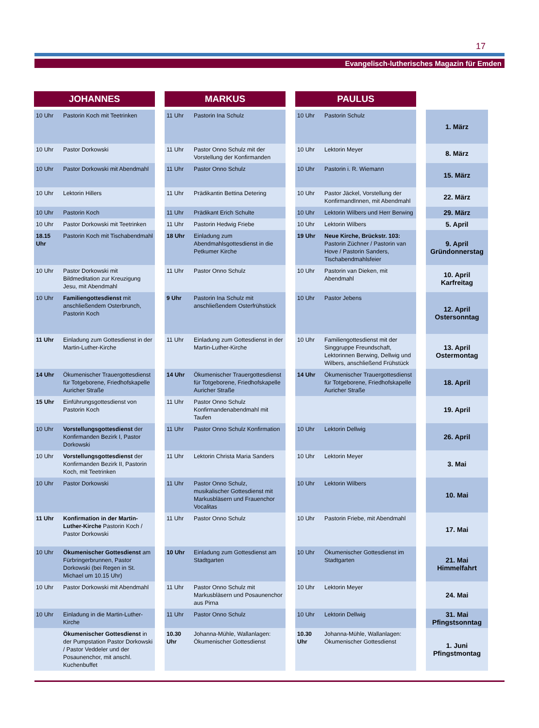17
Evangelisch-lutherisches Magazin für Emden
| JOHANNES | | | MARKUS | | | PAULUS | | | |
| 10 Uhr | Pastorin Koch mit Teetrinken | | 11 Uhr | Pastorin Ina Schulz | | 10 Uhr | Pastorin Schulz | | 1. März |
| 10 Uhr | Pastor Dorkowski | | 11 Uhr | Pastor Onno Schulz mit der Vorstellung der Konfirmanden | | 10 Uhr | Lektorin Meyer | | 8. März |
| 10 Uhr | Pastor Dorkowski mit Abendmahl | | 11 Uhr | Pastor Onno Schulz | | 10 Uhr | Pastorin i. R. Wiemann | | 15. März |
| 10 Uhr | Lektorin Hillers | | 11 Uhr | Prädikantin Bettina Detering | | 10 Uhr | Pastor Jäckel, Vorstellung der KonfirmandInnen, mit Abendmahl | | 22. März |
| 10 Uhr | Pastorin Koch | | 11 Uhr | Prädikant Erich Schulte | | 10 Uhr | Lektorin Wilbers und Herr Berwing | | 29. März |
| 10 Uhr | Pastor Dorkowski mit Teetrinken | | 11 Uhr | Pastorin Hedwig Friebe | | 10 Uhr | Lektorin Wilbers | | 5. April |
| 18.15 Uhr | Pastorin Koch mit Tischabendmahl | | 18 Uhr | Einladung zum Abendmahlsgottesdienst in die Petkumer Kirche | | 19 Uhr | Neue Kirche, Brückstr. 103: Pastorin Züchner / Pastorin van Hove / Pastorin Sanders, Tischabendmahlsfeier | | 9. April Gründonnerstag |
| 10 Uhr | Pastor Dorkowski mit Bildmeditation zur Kreuzigung Jesu, mit Abendmahl | | 11 Uhr | Pastor Onno Schulz | | 10 Uhr | Pastorin van Dieken, mit Abendmahl | | 10. April Karfreitag |
| 10 Uhr | Familiengottesdienst mit anschließendem Osterbrunch, Pastorin Koch | | 9 Uhr | Pastorin Ina Schulz mit anschließendem Osterfrühstück | | 10 Uhr | Pastor Jebens | | 12. April Ostersonntag |
| 11 Uhr | Einladung zum Gottesdienst in der Martin-Luther-Kirche | | 11 Uhr | Einladung zum Gottesdienst in der Martin-Luther-Kirche | | 10 Uhr | Familiengottesdienst mit der Singgruppe Freundschaft, Lektorinnen Berwing, Dellwig und Wilbers, anschließend Frühstück | | 13. April Ostermontag |
| 14 Uhr | Ökumenischer Trauergottesdienst für Totgeborene, Friedhofskapelle Auricher Straße | | 14 Uhr | Ökumenischer Trauergottesdienst für Totgeborene, Friedhofskapelle Auricher Straße | | 14 Uhr | Ökumenischer Trauergottesdienst für Totgeborene, Friedhofskapelle Auricher Straße | | 18. April |
| 15 Uhr | Einführungsgottesdienst von Pastorin Koch | | 11 Uhr | Pastor Onno Schulz Konfirmandenabendmahl mit Taufen | | | | | 19. April |
| 10 Uhr | Vorstellungsgottesdienst der Konfirmanden Bezirk I, Pastor Dorkowski | | 11 Uhr | Pastor Onno Schulz Konfirmation | | 10 Uhr | Lektorin Dellwig | | 26. April |
| 10 Uhr | Vorstellungsgottesdienst der Konfirmanden Bezirk II, Pastorin Koch, mit Teetrinken | | 11 Uhr | Lektorin Christa Maria Sanders | | 10 Uhr | Lektorin Meyer | | 3. Mai |
| 10 Uhr | Pastor Dorkowski | | 11 Uhr | Pastor Onno Schulz, musikalischer Gottesdienst mit Markusbläsern und Frauenchor Vocalitas | | 10 Uhr | Lektorin Wilbers | | 10. Mai |
| 11 Uhr | Konfirmation in der Martin-Luther-Kirche Pastorin Koch / Pastor Dorkowski | | 11 Uhr | Pastor Onno Schulz | | 10 Uhr | Pastorin Friebe, mit Abendmahl | | 17. Mai |
| 10 Uhr | Ökumenischer Gottesdienst am Fürbringerbrunnen, Pastor Dorkowski (bei Regen in St. Michael um 10.15 Uhr) | | 10 Uhr | Einladung zum Gottesdienst am Stadtgarten | | 10 Uhr | Ökumenischer Gottesdienst im Stadtgarten | | 21. Mai Himmelfahrt |
| 10 Uhr | Pastor Dorkowski mit Abendmahl | | 11 Uhr | Pastor Onno Schulz mit Markusbläsern und Posaunenchor aus Pirna | | 10 Uhr | Lektorin Meyer | | 24. Mai |
| 10 Uhr | Einladung in die Martin-Luther-Kirche | | 11 Uhr | Pastor Onno Schulz | | 10 Uhr | Lektorin Dellwig | | 31. Mai Pfingstsonntag |
| | Ökumenischer Gottesdienst in der Pumpstation Pastor Dorkowski / Pastor Veddeler und der Posaunenchor, mit anschl. Kuchenbuffet | | 10.30 Uhr | Johanna-Mühle, Wallanlagen: Ökumenischer Gottesdienst | | 10.30 Uhr | Johanna-Mühle, Wallanlagen: Ökumenischer Gottesdienst | | 1. Juni Pfingstmontag |